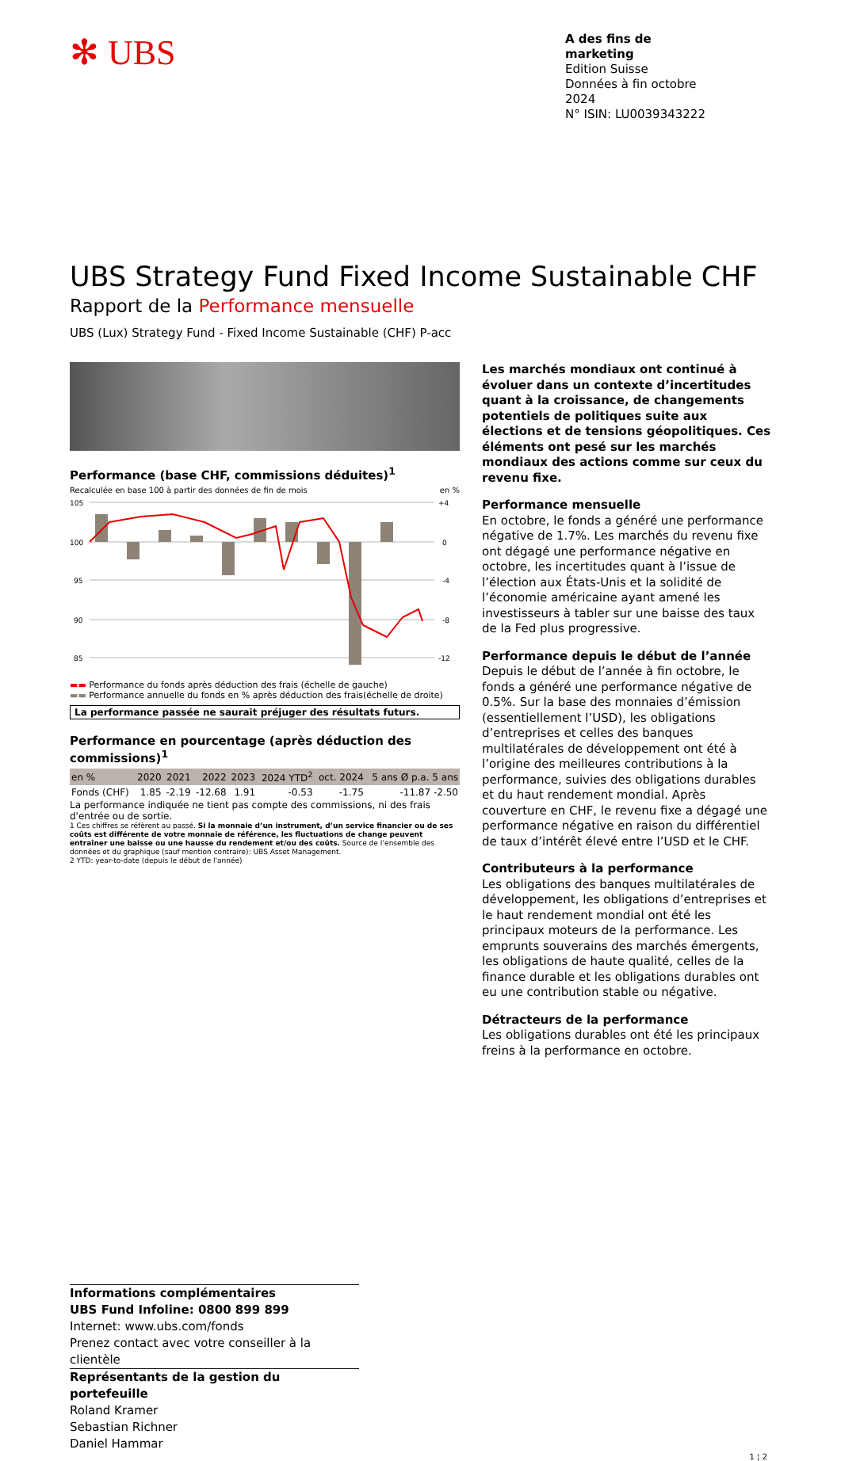✻ UBS
A des fins de marketing
Edition Suisse
Données à fin octobre 2024
N° ISIN: LU0039343222
UBS Strategy Fund Fixed Income Sustainable CHF
Rapport de la Performance mensuelle
UBS (Lux) Strategy Fund - Fixed Income Sustainable (CHF) P-acc
Performance (base CHF, commissions déduites)<sup>1</sup>
Recalculée en base 100 à partir des données de fin de mois en %
105
100
95
90
85
+4
0
-4
-8
-12
▬▬ Performance du fonds après déduction des frais (échelle de gauche)
▬▬ Performance annuelle du fonds en % après déduction des frais(échelle de droite)
La performance passée ne saurait préjuger des résultats futurs.
Performance en pourcentage (après déduction des commissions)<sup>1</sup>
| en % | 2020 | 2021 | 2022 | 2023 | 2024 YTD<sup>2</sup> | oct. 2024 | 5 ans Ø p.a. 5 ans |
| --- | --- | --- | --- | --- | --- | --- | --- |
| Fonds (CHF) | 1.85 | -2.19 | -12.68 | 1.91 | -0.53 | -1.75 | -11.87 -2.50 |
La performance indiquée ne tient pas compte des commissions, ni des frais d'entrée ou de sortie.
1 Ces chiffres se réfèrent au passé. Si la monnaie d’un instrument, d’un service financier ou de ses coûts est différente de votre monnaie de référence, les fluctuations de change peuvent entraîner une baisse ou une hausse du rendement et/ou des coûts. Source de l’ensemble des données et du graphique (sauf mention contraire): UBS Asset Management.
2 YTD: year-to-date (depuis le début de l'année)
Les marchés mondiaux ont continué à évoluer dans un contexte d’incertitudes quant à la croissance, de changements potentiels de politiques suite aux élections et de tensions géopolitiques. Ces éléments ont pesé sur les marchés mondiaux des actions comme sur ceux du revenu fixe.
Performance mensuelle
En octobre, le fonds a généré une performance négative de 1.7%. Les marchés du revenu fixe ont dégagé une performance négative en octobre, les incertitudes quant à l’issue de l’élection aux États-Unis et la solidité de l’économie américaine ayant amené les investisseurs à tabler sur une baisse des taux de la Fed plus progressive.
Performance depuis le début de l’année
Depuis le début de l’année à fin octobre, le fonds a généré une performance négative de 0.5%. Sur la base des monnaies d’émission (essentiellement l’USD), les obligations d’entreprises et celles des banques multilatérales de développement ont été à l’origine des meilleures contributions à la performance, suivies des obligations durables et du haut rendement mondial. Après couverture en CHF, le revenu fixe a dégagé une performance négative en raison du différentiel de taux d’intérêt élevé entre l’USD et le CHF.
Contributeurs à la performance
Les obligations des banques multilatérales de développement, les obligations d’entreprises et le haut rendement mondial ont été les principaux moteurs de la performance. Les emprunts souverains des marchés émergents, les obligations de haute qualité, celles de la finance durable et les obligations durables ont eu une contribution stable ou négative.
Détracteurs de la performance
Les obligations durables ont été les principaux freins à la performance en octobre.
Informations complémentaires
UBS Fund Infoline: 0800 899 899
Internet: www.ubs.com/fonds
Prenez contact avec votre conseiller à la clientèle
Représentants de la gestion du portefeuille
Roland Kramer
Sebastian Richner
Daniel Hammar
1 ¦ 2